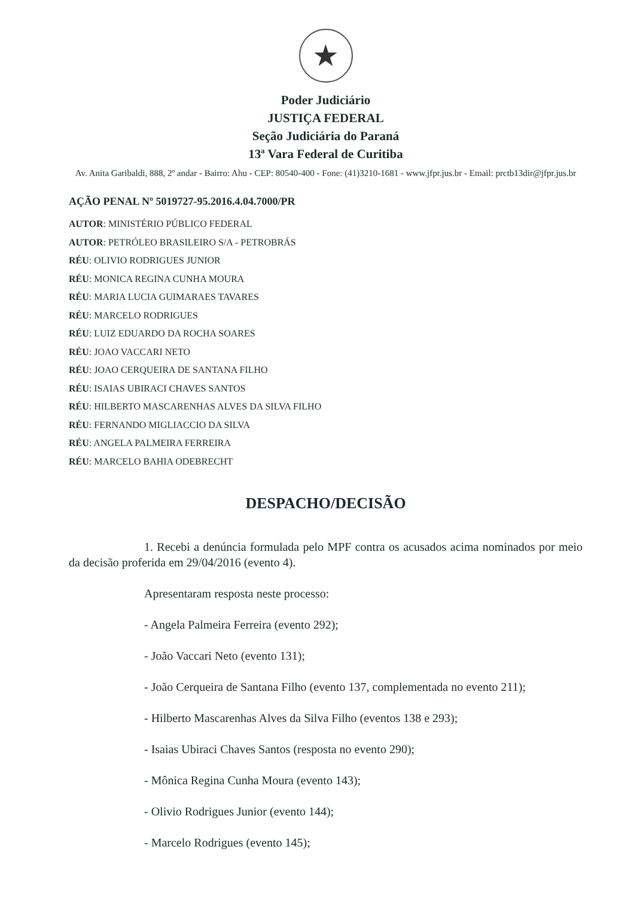★
Poder Judiciário
JUSTIÇA FEDERAL
Seção Judiciária do Paraná
13ª Vara Federal de Curitiba
Av. Anita Garibaldi, 888, 2º andar - Bairro: Ahu - CEP: 80540-400 - Fone: (41)3210-1681 - www.jfpr.jus.br - Email: prctb13dir@jfpr.jus.br
AÇÃO PENAL Nº 5019727-95.2016.4.04.7000/PR
AUTOR: MINISTÉRIO PÚBLICO FEDERAL
AUTOR: PETRÓLEO BRASILEIRO S/A - PETROBRÁS
RÉU: OLIVIO RODRIGUES JUNIOR
RÉU: MONICA REGINA CUNHA MOURA
RÉU: MARIA LUCIA GUIMARAES TAVARES
RÉU: MARCELO RODRIGUES
RÉU: LUIZ EDUARDO DA ROCHA SOARES
RÉU: JOAO VACCARI NETO
RÉU: JOAO CERQUEIRA DE SANTANA FILHO
RÉU: ISAIAS UBIRACI CHAVES SANTOS
RÉU: HILBERTO MASCARENHAS ALVES DA SILVA FILHO
RÉU: FERNANDO MIGLIACCIO DA SILVA
RÉU: ANGELA PALMEIRA FERREIRA
RÉU: MARCELO BAHIA ODEBRECHT
DESPACHO/DECISÃO
1. Recebi a denúncia formulada pelo MPF contra os acusados acima nominados por meio da decisão proferida em 29/04/2016 (evento 4).
Apresentaram resposta neste processo:
- Angela Palmeira Ferreira (evento 292);
- João Vaccari Neto (evento 131);
- João Cerqueira de Santana Filho (evento 137, complementada no evento 211);
- Hilberto Mascarenhas Alves da Silva Filho (eventos 138 e 293);
- Isaias Ubiraci Chaves Santos (resposta no evento 290);
- Mônica Regina Cunha Moura (evento 143);
- Olivio Rodrigues Junior (evento 144);
- Marcelo Rodrigues (evento 145);